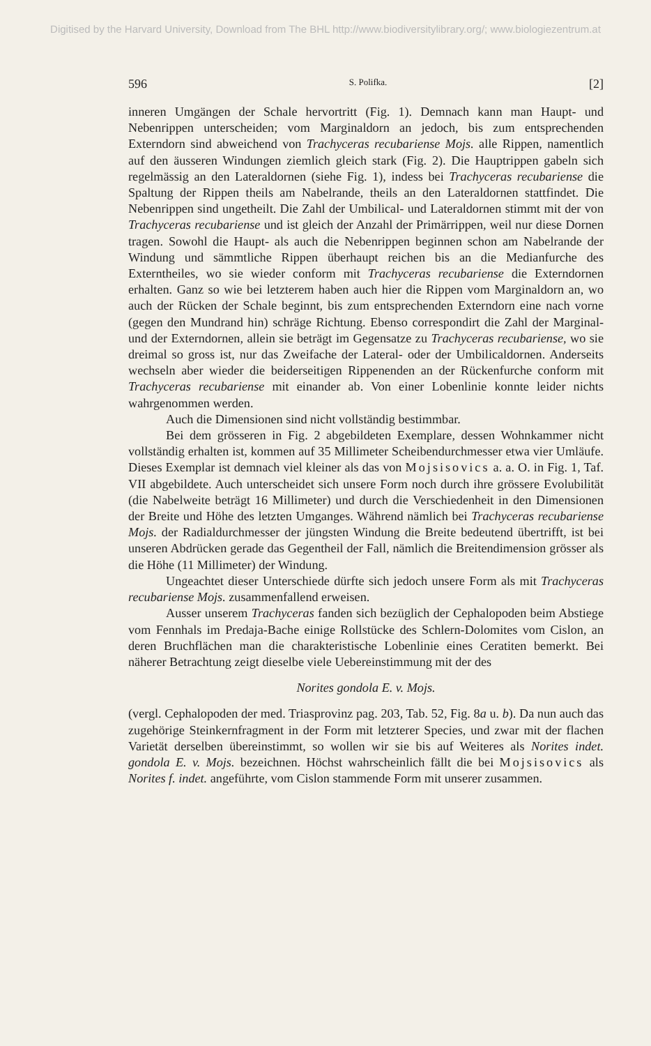Digitised by the Harvard University, Download from The BHL http://www.biodiversitylibrary.org/; www.biologiezentrum.at
596 S. Polifka. [2]
inneren Umgängen der Schale hervortritt (Fig. 1). Demnach kann man Haupt- und Nebenrippen unterscheiden; vom Marginaldorn an jedoch, bis zum entsprechenden Externdorn sind abweichend von Trachyceras recubariense Mojs. alle Rippen, namentlich auf den äusseren Windungen ziemlich gleich stark (Fig. 2). Die Hauptrippen gabeln sich regelmässig an den Lateraldornen (siehe Fig. 1), indess bei Trachyceras recubariense die Spaltung der Rippen theils am Nabelrande, theils an den Lateraldornen stattfindet. Die Nebenrippen sind ungetheilt. Die Zahl der Umbilical- und Lateraldornen stimmt mit der von Trachyceras recubariense und ist gleich der Anzahl der Primärrippen, weil nur diese Dornen tragen. Sowohl die Haupt- als auch die Nebenrippen beginnen schon am Nabelrande der Windung und sämmtliche Rippen überhaupt reichen bis an die Medianfurche des Externtheiles, wo sie wieder conform mit Trachyceras recubariense die Externdornen erhalten. Ganz so wie bei letzterem haben auch hier die Rippen vom Marginaldorn an, wo auch der Rücken der Schale beginnt, bis zum entsprechenden Extern­dorn eine nach vorne (gegen den Mundrand hin) schräge Richtung. Ebenso correspondirt die Zahl der Marginal- und der Externdornen, allein sie beträgt im Gegensatze zu Trachyceras recubariense, wo sie dreimal so gross ist, nur das Zweifache der Lateral- oder der Umbilical­dornen. Anderseits wechseln aber wieder die beiderseitigen Rippenenden an der Rückenfurche conform mit Trachyceras recubariense mit einander ab. Von einer Lobenlinie konnte leider nichts wahrgenommen werden.
Auch die Dimensionen sind nicht vollständig bestimmbar.
Bei dem grösseren in Fig. 2 abgebildeten Exemplare, dessen Wohn­kammer nicht vollständig erhalten ist, kommen auf 35 Millimeter Scheibendurchmesser etwa vier Umläufe. Dieses Exemplar ist demnach viel kleiner als das von Mojsisovics a. a. O. in Fig. 1, Taf. VII ab­gebildete. Auch unterscheidet sich unsere Form noch durch ihre grössere Evolubilität (die Nabelweite beträgt 16 Millimeter) und durch die Ver­schiedenheit in den Dimensionen der Breite und Höhe des letzten Um­ganges. Während nämlich bei Trachyceras recubariense Mojs. der Radialdurchmesser der jüngsten Windung die Breite bedeutend über­trifft, ist bei unseren Abdrücken gerade das Gegentheil der Fall, nämlich die Breitendimension grösser als die Höhe (11 Millimeter) der Windung.
Ungeachtet dieser Unterschiede dürfte sich jedoch unsere Form als mit Trachyceras recubariense Mojs. zusammenfallend erweisen.
Ausser unserem Trachyceras fanden sich bezüglich der Cephalopoden beim Abstiege vom Fennhals im Predaja-Bache einige Rollstücke des Schlern-Dolomites vom Cislon, an deren Bruchflächen man die charak­teristische Lobenlinie eines Ceratiten bemerkt. Bei näherer Betrachtung zeigt dieselbe viele Uebereinstimmung mit der des
Norites gondola E. v. Mojs.
(vergl. Cephalopoden der med. Triasprovinz pag. 203, Tab. 52, Fig. 8a u. b). Da nun auch das zugehörige Steinkernfragment in der Form mit letzterer Species, und zwar mit der flachen Varietät derselben übereinstimmt, so wollen wir sie bis auf Weiteres als Norites indet. gondola E. v. Mojs. bezeichnen. Höchst wahrscheinlich fällt die bei Mojsisovics als Norites f. indet. angeführte, vom Cislon stammende Form mit unserer zusammen.